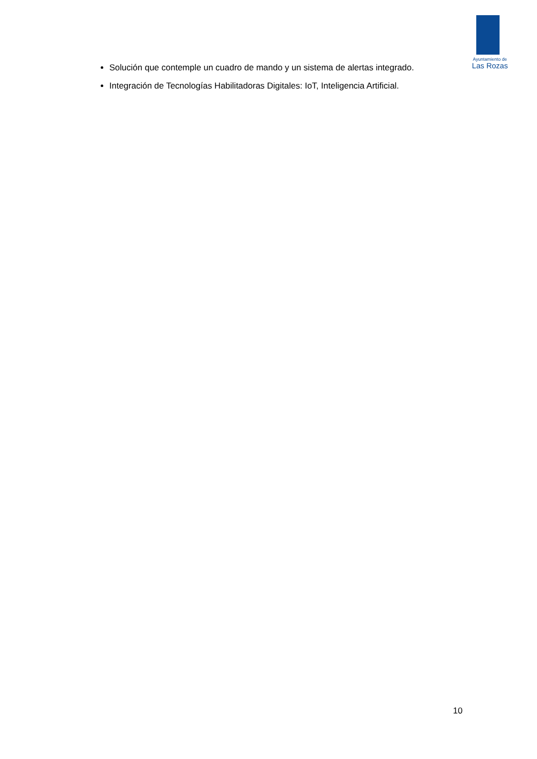Ayuntamiento de
Las Rozas
Solución que contemple un cuadro de mando y un sistema de alertas integrado.
Integración de Tecnologías Habilitadoras Digitales: IoT, Inteligencia Artificial.
10